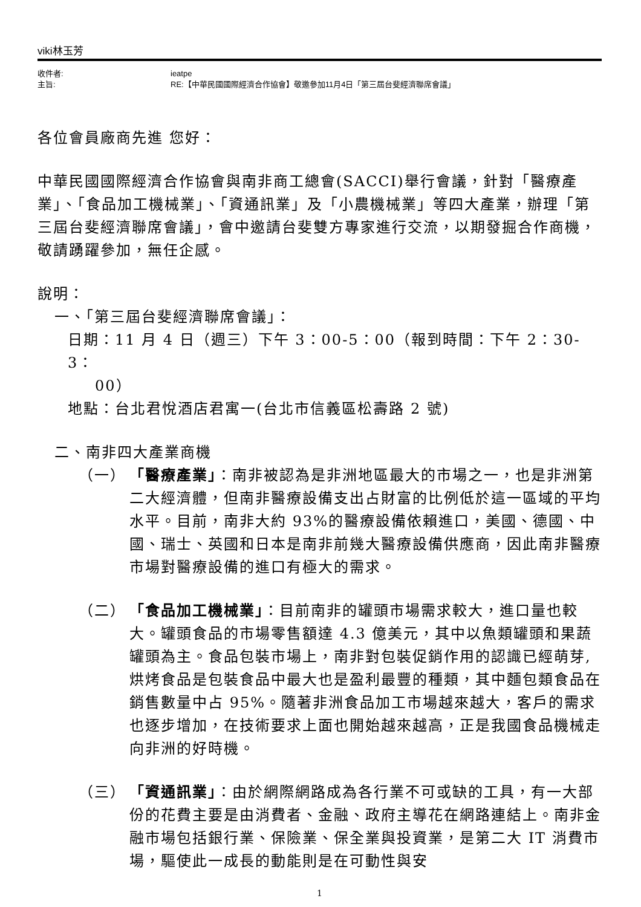viki林玉芳
收件者:
ieatpe
主旨:
RE:【中華民國國際經濟合作協會】敬邀參加11月4日「第三屆台斐經濟聯席會議」
各位會員廠商先進 您好：
中華民國國際經濟合作協會與南非商工總會(SACCI)舉行會議，針對「醫療產業」、「食品加工機械業」、「資通訊業」及「小農機械業」等四大產業，辦理「第三屆台斐經濟聯席會議」，會中邀請台斐雙方專家進行交流，以期發掘合作商機，敬請踴躍參加，無任企感。
說明：
一、「第三屆台斐經濟聯席會議」：
日期：11 月 4 日（週三）下午 3：00-5：00（報到時間：下午 2：30-3：
00）
地點：台北君悅酒店君寓一(台北市信義區松壽路 2 號)
二、南非四大產業商機
（一） 「醫療產業」：南非被認為是非洲地區最大的市場之一，也是非洲第二大經濟體，但南非醫療設備支出占財富的比例低於這一區域的平均水平。目前，南非大約 93%的醫療設備依賴進口，美國、德國、中國、瑞士、英國和日本是南非前幾大醫療設備供應商，因此南非醫療市場對醫療設備的進口有極大的需求。
（二） 「食品加工機械業」：目前南非的罐頭市場需求較大，進口量也較大。罐頭食品的市場零售額達 4.3 億美元，其中以魚類罐頭和果蔬罐頭為主。食品包裝市場上，南非對包裝促銷作用的認識已經萌芽,烘烤食品是包裝食品中最大也是盈利最豐的種類，其中麵包類食品在銷售數量中占 95%。隨著非洲食品加工市場越來越大，客戶的需求也逐步增加，在技術要求上面也開始越來越高，正是我國食品機械走向非洲的好時機。
（三） 「資通訊業」：由於網際網路成為各行業不可或缺的工具，有一大部份的花費主要是由消費者、金融、政府主導花在網路連結上。南非金融市場包括銀行業、保險業、保全業與投資業，是第二大 IT 消費市場，驅使此一成長的動能則是在可動性與安
1